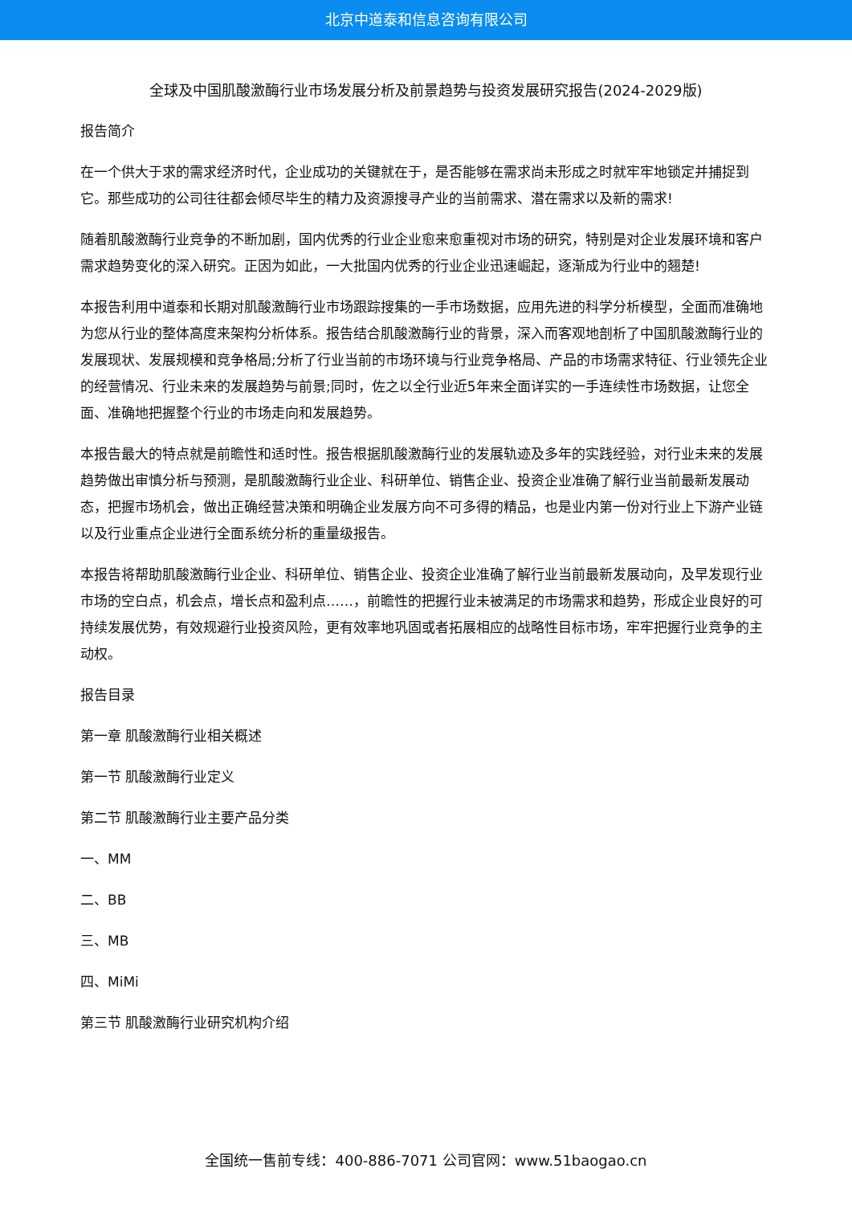北京中道泰和信息咨询有限公司
全球及中国肌酸激酶行业市场发展分析及前景趋势与投资发展研究报告(2024-2029版)
报告简介
在一个供大于求的需求经济时代，企业成功的关键就在于，是否能够在需求尚未形成之时就牢牢地锁定并捕捉到它。那些成功的公司往往都会倾尽毕生的精力及资源搜寻产业的当前需求、潜在需求以及新的需求!
随着肌酸激酶行业竞争的不断加剧，国内优秀的行业企业愈来愈重视对市场的研究，特别是对企业发展环境和客户需求趋势变化的深入研究。正因为如此，一大批国内优秀的行业企业迅速崛起，逐渐成为行业中的翘楚!
本报告利用中道泰和长期对肌酸激酶行业市场跟踪搜集的一手市场数据，应用先进的科学分析模型，全面而准确地为您从行业的整体高度来架构分析体系。报告结合肌酸激酶行业的背景，深入而客观地剖析了中国肌酸激酶行业的发展现状、发展规模和竞争格局;分析了行业当前的市场环境与行业竞争格局、产品的市场需求特征、行业领先企业的经营情况、行业未来的发展趋势与前景;同时，佐之以全行业近5年来全面详实的一手连续性市场数据，让您全面、准确地把握整个行业的市场走向和发展趋势。
本报告最大的特点就是前瞻性和适时性。报告根据肌酸激酶行业的发展轨迹及多年的实践经验，对行业未来的发展趋势做出审慎分析与预测，是肌酸激酶行业企业、科研单位、销售企业、投资企业准确了解行业当前最新发展动态，把握市场机会，做出正确经营决策和明确企业发展方向不可多得的精品，也是业内第一份对行业上下游产业链以及行业重点企业进行全面系统分析的重量级报告。
本报告将帮助肌酸激酶行业企业、科研单位、销售企业、投资企业准确了解行业当前最新发展动向，及早发现行业市场的空白点，机会点，增长点和盈利点……，前瞻性的把握行业未被满足的市场需求和趋势，形成企业良好的可持续发展优势，有效规避行业投资风险，更有效率地巩固或者拓展相应的战略性目标市场，牢牢把握行业竞争的主动权。
报告目录
第一章 肌酸激酶行业相关概述
第一节 肌酸激酶行业定义
第二节 肌酸激酶行业主要产品分类
一、MM
二、BB
三、MB
四、MiMi
第三节 肌酸激酶行业研究机构介绍
全国统一售前专线：400-886-7071 公司官网：www.51baogao.cn